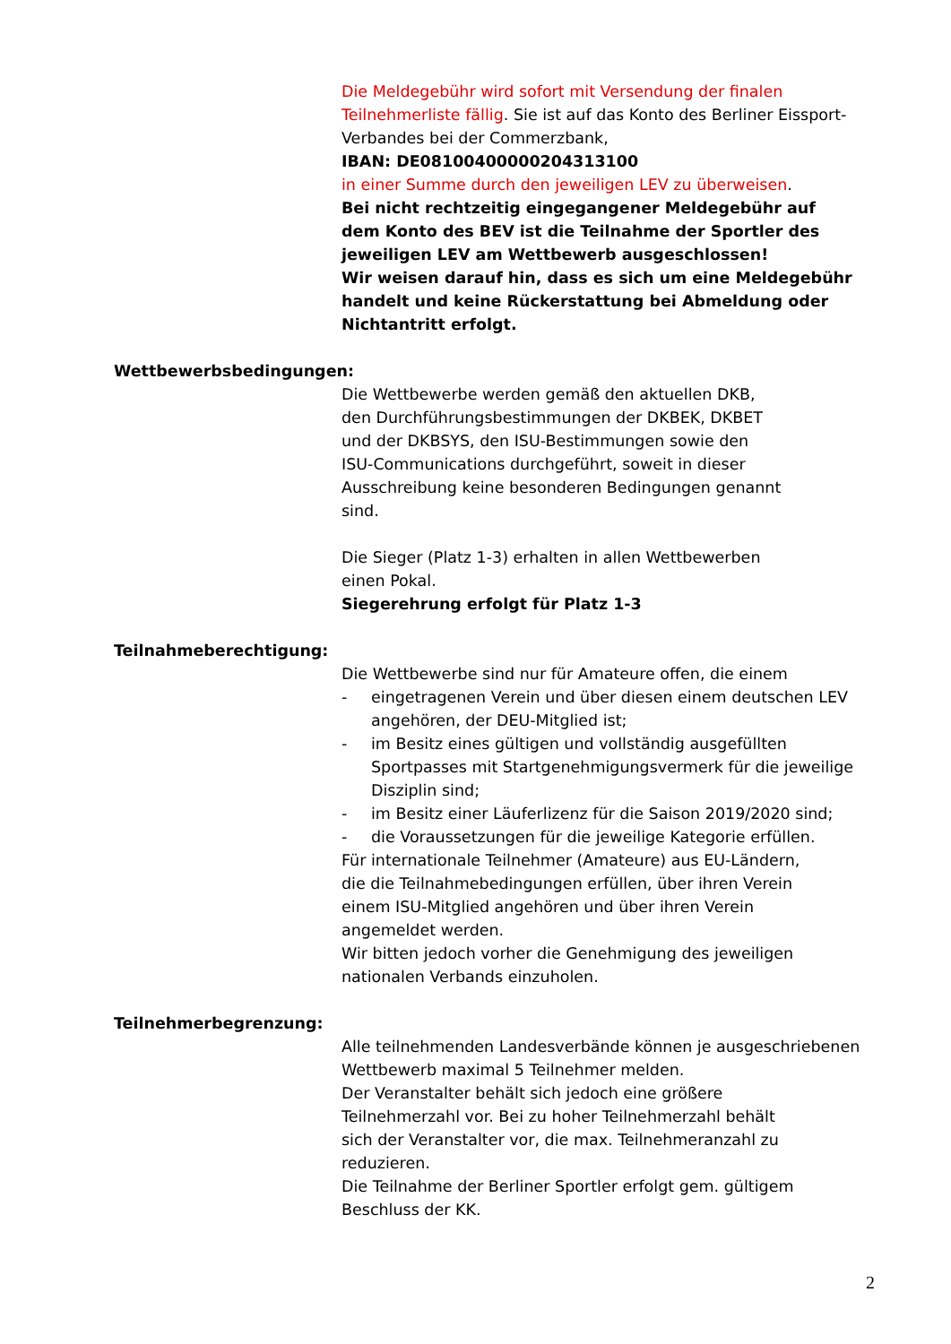Die Meldegebühr wird sofort mit Versendung der finalen Teilnehmerliste fällig. Sie ist auf das Konto des Berliner Eissport-Verbandes bei der Commerzbank,
IBAN: DE08100400000204313100
in einer Summe durch den jeweiligen LEV zu überweisen.
Bei nicht rechtzeitig eingegangener Meldegebühr auf
dem Konto des BEV ist die Teilnahme der Sportler des
jeweiligen LEV am Wettbewerb ausgeschlossen!
Wir weisen darauf hin, dass es sich um eine Meldegebühr handelt und keine Rückerstattung bei Abmeldung oder Nichtantritt erfolgt.
Wettbewerbsbedingungen:
Die Wettbewerbe werden gemäß den aktuellen DKB,
den Durchführungsbestimmungen der DKBEK, DKBET
und der DKBSYS, den ISU-Bestimmungen sowie den
ISU-Communications durchgeführt, soweit in dieser
Ausschreibung keine besonderen Bedingungen genannt
sind.
Die Sieger (Platz 1-3) erhalten in allen Wettbewerben
einen Pokal.
Siegerehrung erfolgt für Platz 1-3
Teilnahmeberechtigung:
Die Wettbewerbe sind nur für Amateure offen, die einem
- eingetragenen Verein und über diesen einem deutschen LEV angehören, der DEU-Mitglied ist;
- im Besitz eines gültigen und vollständig ausgefüllten Sportpasses mit Startgenehmigungsvermerk für die jeweilige Disziplin sind;
- im Besitz einer Läuferlizenz für die Saison 2019/2020 sind;
- die Voraussetzungen für die jeweilige Kategorie erfüllen.
Für internationale Teilnehmer (Amateure) aus EU-Ländern,
die die Teilnahmebedingungen erfüllen, über ihren Verein
einem ISU-Mitglied angehören und über ihren Verein
angemeldet werden.
Wir bitten jedoch vorher die Genehmigung des jeweiligen
nationalen Verbands einzuholen.
Teilnehmerbegrenzung:
Alle teilnehmenden Landesverbände können je ausgeschriebenen Wettbewerb maximal 5 Teilnehmer melden.
Der Veranstalter behält sich jedoch eine größere
Teilnehmerzahl vor. Bei zu hoher Teilnehmerzahl behält
sich der Veranstalter vor, die max. Teilnehmeranzahl zu
reduzieren.
Die Teilnahme der Berliner Sportler erfolgt gem. gültigem
Beschluss der KK.
2